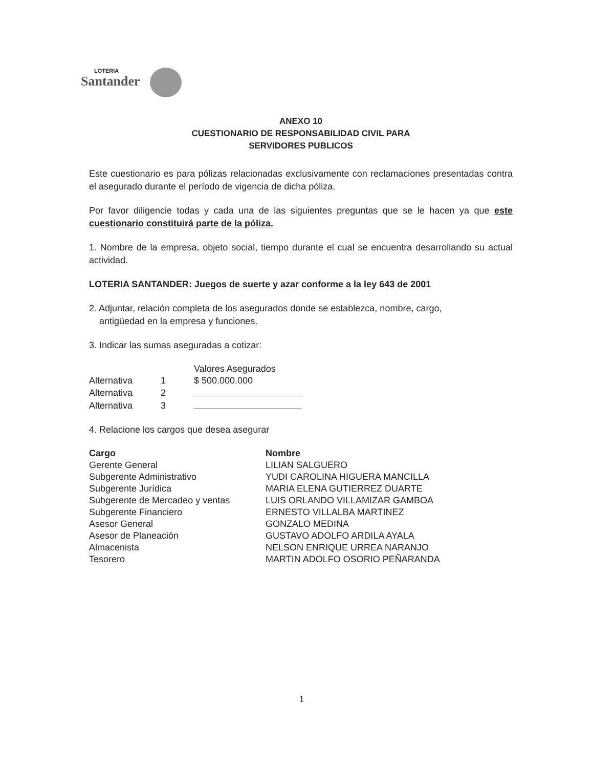LOTERIA
Santander
ANEXO 10
CUESTIONARIO DE RESPONSABILIDAD CIVIL PARA
SERVIDORES PUBLICOS
Este cuestionario es para pólizas relacionadas exclusivamente con reclamaciones presentadas contra el asegurado durante el período de vigencia de dicha póliza.
Por favor diligencie todas y cada una de las siguientes preguntas que se le hacen ya que este cuestionario constituirá parte de la póliza.
1. Nombre de la empresa, objeto social, tiempo durante el cual se encuentra desarrollando su actual actividad.
LOTERIA SANTANDER: Juegos de suerte y azar conforme a la ley 643 de 2001
2. Adjuntar, relación completa de los asegurados donde se establezca, nombre, cargo,
antigüedad en la empresa y funciones.
3. Indicar las sumas aseguradas a cotizar:
| | | Valores Asegurados |
| Alternativa | 1 | $ 500.000.000 |
| Alternativa | 2 | |
| Alternativa | 3 | |
4. Relacione los cargos que desea asegurar
| Cargo | Nombre |
| --- | --- |
| Gerente General | LILIAN SALGUERO |
| Subgerente Administrativo | YUDI CAROLINA HIGUERA MANCILLA |
| Subgerente Jurídica | MARIA ELENA GUTIERREZ DUARTE |
| Subgerente de Mercadeo y ventas | LUIS ORLANDO VILLAMIZAR GAMBOA |
| Subgerente Financiero | ERNESTO VILLALBA MARTINEZ |
| Asesor General | GONZALO MEDINA |
| Asesor de Planeación | GUSTAVO ADOLFO ARDILA AYALA |
| Almacenista | NELSON ENRIQUE URREA NARANJO |
| Tesorero | MARTIN ADOLFO OSORIO PEÑARANDA |
1